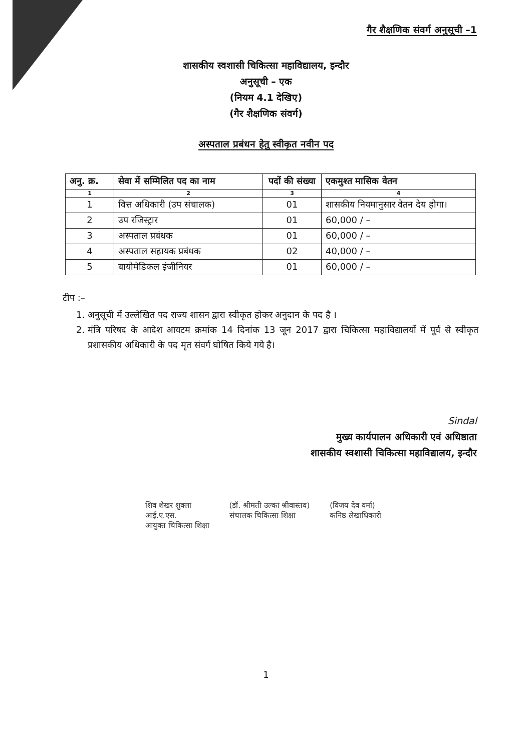गैर शैक्षणिक संवर्ग अनुसूची –1
शासकीय स्वशासी चिकित्सा महाविद्यालय, इन्दौर
अनुसूची – एक
(नियम 4.1 देखिए)
(गैर शैक्षणिक संवर्ग)
अस्पताल प्रबंधन हेतु स्वीकृत नवीन पद
| अनु. क्र. | सेवा में सम्मिलित पद का नाम | पदों की संख्या | एकमुश्त मासिक वेतन |
| --- | --- | --- | --- |
| 1 | 2 | 3 | 4 |
| 1 | वित्त अधिकारी (उप संचालक) | 01 | शासकीय नियमानुसार वेतन देय होगा। |
| 2 | उप रजिस्ट्रार | 01 | 60,000 / – |
| 3 | अस्पताल प्रबंधक | 01 | 60,000 / – |
| 4 | अस्पताल सहायक प्रबंधक | 02 | 40,000 / – |
| 5 | बायोमेडिकल इंजीनियर | 01 | 60,000 / – |
टीप :–
1. अनुसूची में उल्लेखित पद राज्य शासन द्वारा स्वीकृत होकर अनुदान के पद है ।
2. मंत्रि परिषद के आदेश आयटम क्रमांक 14 दिनांक 13 जून 2017 द्वारा चिकित्सा महाविद्यालयों में पूर्व से स्वीकृत प्रशासकीय अधिकारी के पद मृत संवर्ग घोषित किये गये है।
Sindal
मुख्य कार्यपालन अधिकारी एवं अधिष्ठाता
शासकीय स्वशासी चिकित्सा महाविद्यालय, इन्दौर
शिव शेखर शुक्ला
आई.ए.एस.
आयुक्त चिकित्सा शिक्षा
(डॉ. श्रीमती उल्का श्रीवास्तव)
संचालक चिकित्सा शिक्षा
(विजय देव वर्मा)
कनिष्ठ लेखाधिकारी
1